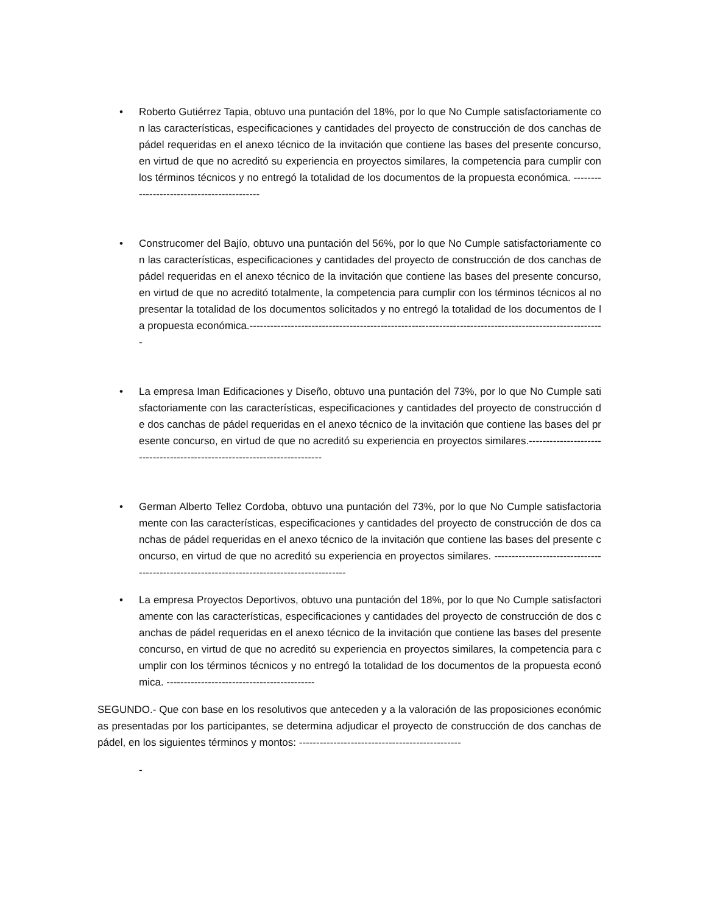• Roberto Gutiérrez Tapia, obtuvo una puntación del 18%, por lo que No Cumple satisfactoriamente con las características, especificaciones y cantidades del proyecto de construcción de dos canchas de pádel requeridas en el anexo técnico de la invitación que contiene las bases del presente concurso, en virtud de que no acreditó su experiencia en proyectos similares, la competencia para cumplir con los términos técnicos y no entregó la totalidad de los documentos de la propuesta económica. -------------------------------------------
• Construcomer del Bajío, obtuvo una puntación del 56%, por lo que No Cumple satisfactoriamente con las características, especificaciones y cantidades del proyecto de construcción de dos canchas de pádel requeridas en el anexo técnico de la invitación que contiene las bases del presente concurso, en virtud de que no acreditó totalmente, la competencia para cumplir con los términos técnicos al no presentar la totalidad de los documentos solicitados y no entregó la totalidad de los documentos de la propuesta económica.-------------------------------------------------------------------------------------------------------
• La empresa Iman Edificaciones y Diseño, obtuvo una puntación del 73%, por lo que No Cumple satisfactoriamente con las características, especificaciones y cantidades del proyecto de construcción de dos canchas de pádel requeridas en el anexo técnico de la invitación que contiene las bases del presente concurso, en virtud de que no acreditó su experiencia en proyectos similares.--------------------------------------------------------------------------
• German Alberto Tellez Cordoba, obtuvo una puntación del 73%, por lo que No Cumple satisfactoriamente con las características, especificaciones y cantidades del proyecto de construcción de dos canchas de pádel requeridas en el anexo técnico de la invitación que contiene las bases del presente concurso, en virtud de que no acreditó su experiencia en proyectos similares. -------------------------------------------------------------------------------------------
• La empresa Proyectos Deportivos, obtuvo una puntación del 18%, por lo que No Cumple satisfactoriamente con las características, especificaciones y cantidades del proyecto de construcción de dos canchas de pádel requeridas en el anexo técnico de la invitación que contiene las bases del presente concurso, en virtud de que no acreditó su experiencia en proyectos similares, la competencia para cumplir con los términos técnicos y no entregó la totalidad de los documentos de la propuesta económica. -------------------------------------------
SEGUNDO.- Que con base en los resolutivos que anteceden y a la valoración de las proposiciones económicas presentadas por los participantes, se determina adjudicar el proyecto de construcción de dos canchas de pádel, en los siguientes términos y montos: -----------------------------------------------
-